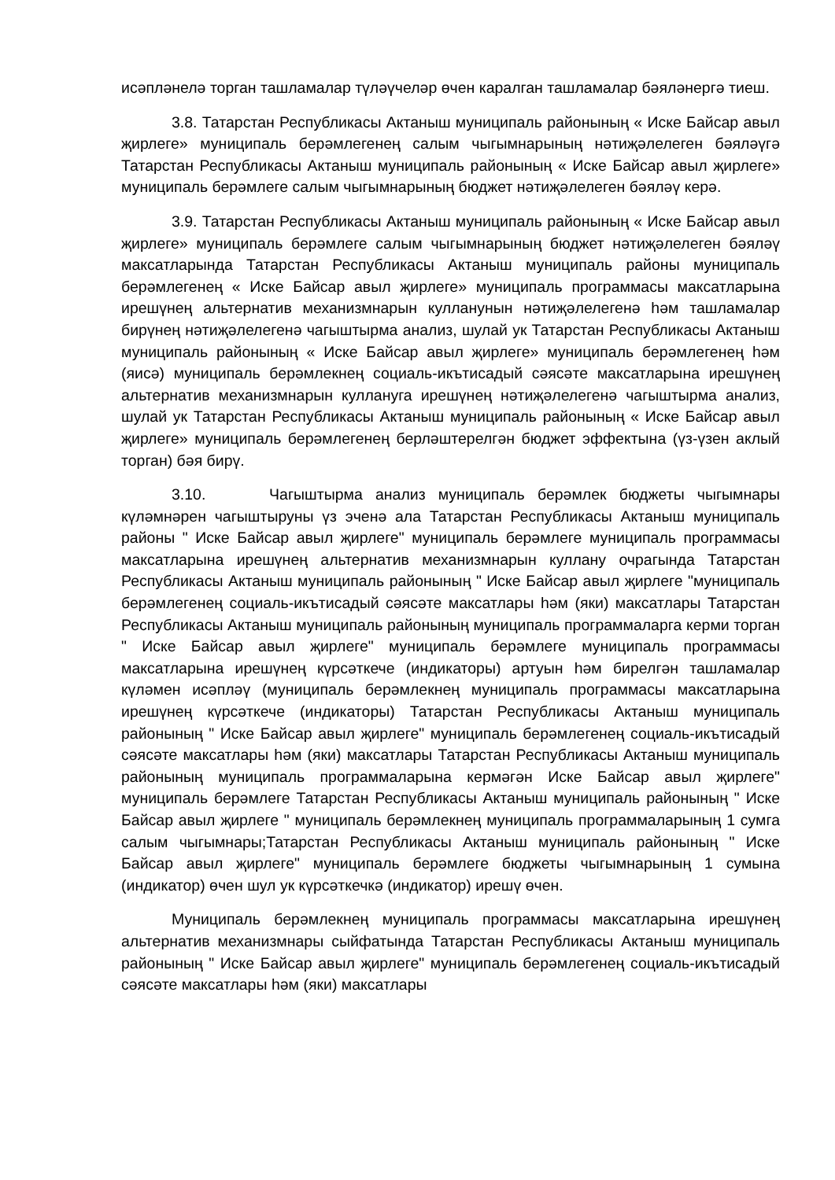исәпләнелә торган ташламалар түләүчеләр өчен каралган ташламалар бәяләнергә тиеш.
3.8. Татарстан Республикасы Актаныш муниципаль районының « Иске Байсар авыл җирлеге» муниципаль берәмлегенең салым чыгымнарының нәтиҗәлелеген бәяләүгә Татарстан Республикасы Актаныш муниципаль районының « Иске Байсар авыл җирлеге» муниципаль берәмлеге салым чыгымнарының бюджет нәтиҗәлелеген бәяләү керә.
3.9. Татарстан Республикасы Актаныш муниципаль районының « Иске Байсар авыл җирлеге» муниципаль берәмлеге салым чыгымнарының бюджет нәтиҗәлелеген бәяләү максатларында Татарстан Республикасы Актаныш муниципаль районы муниципаль берәмлегенең « Иске Байсар авыл җирлеге» муниципаль программасы максатларына ирешүнең альтернатив механизмнарын кулланунын нәтиҗәлелегенә һәм ташламалар бирүнең нәтиҗәлелегенә чагыштырма анализ, шулай ук Татарстан Республикасы Актаныш муниципаль районының « Иске Байсар авыл җирлеге» муниципаль берәмлегенең һәм (яисә) муниципаль берәмлекнең социаль-икътисадый сәясәте максатларына ирешүнең альтернатив механизмнарын куллануга ирешүнең нәтиҗәлелегенә чагыштырма анализ, шулай ук Татарстан Республикасы Актаныш муниципаль районының « Иске Байсар авыл җирлеге» муниципаль берәмлегенең берләштерелгән бюджет эффектына (үз-үзен аклый торган) бәя бирү.
3.10. Чагыштырма анализ муниципаль берәмлек бюджеты чыгымнары күләмнәрен чагыштыруны үз эченә ала Татарстан Республикасы Актаныш муниципаль районы " Иске Байсар авыл җирлеге" муниципаль берәмлеге муниципаль программасы максатларына ирешүнең альтернатив механизмнарын куллану очрагында Татарстан Республикасы Актаныш муниципаль районының " Иске Байсар авыл җирлеге "муниципаль берәмлегенең социаль-икътисадый сәясәте максатлары һәм (яки) максатлары Татарстан Республикасы Актаныш муниципаль районының муниципаль программаларга керми торган " Иске Байсар авыл җирлеге" муниципаль берәмлеге муниципаль программасы максатларына ирешүнең күрсәткече (индикаторы) артуын һәм бирелгән ташламалар күләмен исәпләү (муниципаль берәмлекнең муниципаль программасы максатларына ирешүнең күрсәткече (индикаторы) Татарстан Республикасы Актаныш муниципаль районының " Иске Байсар авыл җирлеге" муниципаль берәмлегенең социаль-икътисадый сәясәте максатлары һәм (яки) максатлары Татарстан Республикасы Актаныш муниципаль районының муниципаль программаларына кермәгән Иске Байсар авыл җирлеге" муниципаль берәмлеге Татарстан Республикасы Актаныш муниципаль районының " Иске Байсар авыл җирлеге " муниципаль берәмлекнең муниципаль программаларының 1 сумга салым чыгымнары;Татарстан Республикасы Актаныш муниципаль районының " Иске Байсар авыл җирлеге" муниципаль берәмлеге бюджеты чыгымнарының 1 сумына (индикатор) өчен шул ук күрсәткечкә (индикатор) ирешү өчен.
Муниципаль берәмлекнең муниципаль программасы максатларына ирешүнең альтернатив механизмнары сыйфатында Татарстан Республикасы Актаныш муниципаль районының " Иске Байсар авыл җирлеге" муниципаль берәмлегенең социаль-икътисадый сәясәте максатлары һәм (яки) максатлары